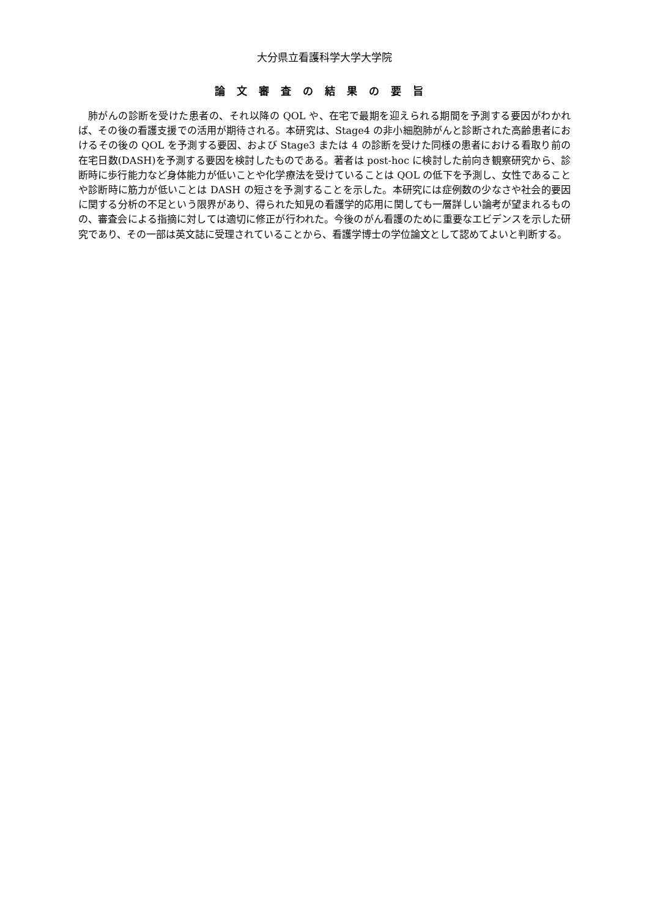大分県立看護科学大学大学院
論文審査の結果の要旨
肺がんの診断を受けた患者の、それ以降の QOL や、在宅で最期を迎えられる期間を予測する要因がわかれば、その後の看護支援での活用が期待される。本研究は、Stage4 の非小細胞肺がんと診断された高齢患者におけるその後の QOL を予測する要因、および Stage3 または 4 の診断を受けた同様の患者における看取り前の在宅日数(DASH)を予測する要因を検討したものである。著者は post-hoc に検討した前向き観察研究から、診断時に歩行能力など身体能力が低いことや化学療法を受けていることは QOL の低下を予測し、女性であることや診断時に筋力が低いことは DASH の短さを予測することを示した。本研究には症例数の少なさや社会的要因に関する分析の不足という限界があり、得られた知見の看護学的応用に関しても一層詳しい論考が望まれるものの、審査会による指摘に対しては適切に修正が行われた。今後のがん看護のために重要なエビデンスを示した研究であり、その一部は英文誌に受理されていることから、看護学博士の学位論文として認めてよいと判断する。